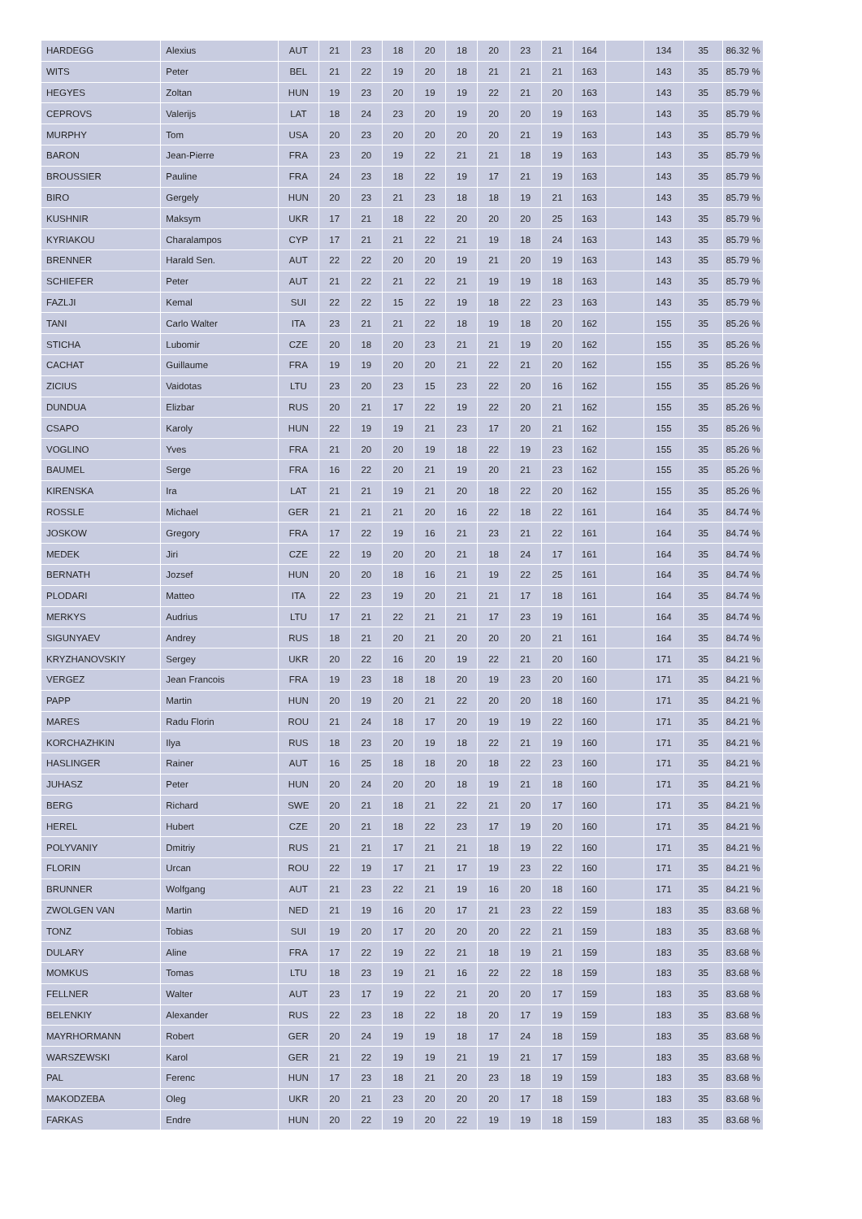| HARDEGG | Alexius | AUT | 21 | 23 | 18 | 20 | 18 | 20 | 23 | 21 | 164 | | 134 | 35 | 86.32 % |
| WITS | Peter | BEL | 21 | 22 | 19 | 20 | 18 | 21 | 21 | 21 | 163 | | 143 | 35 | 85.79 % |
| HEGYES | Zoltan | HUN | 19 | 23 | 20 | 19 | 19 | 22 | 21 | 20 | 163 | | 143 | 35 | 85.79 % |
| CEPROVS | Valerijs | LAT | 18 | 24 | 23 | 20 | 19 | 20 | 20 | 19 | 163 | | 143 | 35 | 85.79 % |
| MURPHY | Tom | USA | 20 | 23 | 20 | 20 | 20 | 20 | 21 | 19 | 163 | | 143 | 35 | 85.79 % |
| BARON | Jean-Pierre | FRA | 23 | 20 | 19 | 22 | 21 | 21 | 18 | 19 | 163 | | 143 | 35 | 85.79 % |
| BROUSSIER | Pauline | FRA | 24 | 23 | 18 | 22 | 19 | 17 | 21 | 19 | 163 | | 143 | 35 | 85.79 % |
| BIRO | Gergely | HUN | 20 | 23 | 21 | 23 | 18 | 18 | 19 | 21 | 163 | | 143 | 35 | 85.79 % |
| KUSHNIR | Maksym | UKR | 17 | 21 | 18 | 22 | 20 | 20 | 20 | 25 | 163 | | 143 | 35 | 85.79 % |
| KYRIAKOU | Charalampos | CYP | 17 | 21 | 21 | 22 | 21 | 19 | 18 | 24 | 163 | | 143 | 35 | 85.79 % |
| BRENNER | Harald Sen. | AUT | 22 | 22 | 20 | 20 | 19 | 21 | 20 | 19 | 163 | | 143 | 35 | 85.79 % |
| SCHIEFER | Peter | AUT | 21 | 22 | 21 | 22 | 21 | 19 | 19 | 18 | 163 | | 143 | 35 | 85.79 % |
| FAZLJI | Kemal | SUI | 22 | 22 | 15 | 22 | 19 | 18 | 22 | 23 | 163 | | 143 | 35 | 85.79 % |
| TANI | Carlo Walter | ITA | 23 | 21 | 21 | 22 | 18 | 19 | 18 | 20 | 162 | | 155 | 35 | 85.26 % |
| STICHA | Lubomir | CZE | 20 | 18 | 20 | 23 | 21 | 21 | 19 | 20 | 162 | | 155 | 35 | 85.26 % |
| CACHAT | Guillaume | FRA | 19 | 19 | 20 | 20 | 21 | 22 | 21 | 20 | 162 | | 155 | 35 | 85.26 % |
| ZICIUS | Vaidotas | LTU | 23 | 20 | 23 | 15 | 23 | 22 | 20 | 16 | 162 | | 155 | 35 | 85.26 % |
| DUNDUA | Elizbar | RUS | 20 | 21 | 17 | 22 | 19 | 22 | 20 | 21 | 162 | | 155 | 35 | 85.26 % |
| CSAPO | Karoly | HUN | 22 | 19 | 19 | 21 | 23 | 17 | 20 | 21 | 162 | | 155 | 35 | 85.26 % |
| VOGLINO | Yves | FRA | 21 | 20 | 20 | 19 | 18 | 22 | 19 | 23 | 162 | | 155 | 35 | 85.26 % |
| BAUMEL | Serge | FRA | 16 | 22 | 20 | 21 | 19 | 20 | 21 | 23 | 162 | | 155 | 35 | 85.26 % |
| KIRENSKA | Ira | LAT | 21 | 21 | 19 | 21 | 20 | 18 | 22 | 20 | 162 | | 155 | 35 | 85.26 % |
| ROSSLE | Michael | GER | 21 | 21 | 21 | 20 | 16 | 22 | 18 | 22 | 161 | | 164 | 35 | 84.74 % |
| JOSKOW | Gregory | FRA | 17 | 22 | 19 | 16 | 21 | 23 | 21 | 22 | 161 | | 164 | 35 | 84.74 % |
| MEDEK | Jiri | CZE | 22 | 19 | 20 | 20 | 21 | 18 | 24 | 17 | 161 | | 164 | 35 | 84.74 % |
| BERNATH | Jozsef | HUN | 20 | 20 | 18 | 16 | 21 | 19 | 22 | 25 | 161 | | 164 | 35 | 84.74 % |
| PLODARI | Matteo | ITA | 22 | 23 | 19 | 20 | 21 | 21 | 17 | 18 | 161 | | 164 | 35 | 84.74 % |
| MERKYS | Audrius | LTU | 17 | 21 | 22 | 21 | 21 | 17 | 23 | 19 | 161 | | 164 | 35 | 84.74 % |
| SIGUNYAEV | Andrey | RUS | 18 | 21 | 20 | 21 | 20 | 20 | 20 | 21 | 161 | | 164 | 35 | 84.74 % |
| KRYZHANOVSKIY | Sergey | UKR | 20 | 22 | 16 | 20 | 19 | 22 | 21 | 20 | 160 | | 171 | 35 | 84.21 % |
| VERGEZ | Jean Francois | FRA | 19 | 23 | 18 | 18 | 20 | 19 | 23 | 20 | 160 | | 171 | 35 | 84.21 % |
| PAPP | Martin | HUN | 20 | 19 | 20 | 21 | 22 | 20 | 20 | 18 | 160 | | 171 | 35 | 84.21 % |
| MARES | Radu Florin | ROU | 21 | 24 | 18 | 17 | 20 | 19 | 19 | 22 | 160 | | 171 | 35 | 84.21 % |
| KORCHAZHKIN | Ilya | RUS | 18 | 23 | 20 | 19 | 18 | 22 | 21 | 19 | 160 | | 171 | 35 | 84.21 % |
| HASLINGER | Rainer | AUT | 16 | 25 | 18 | 18 | 20 | 18 | 22 | 23 | 160 | | 171 | 35 | 84.21 % |
| JUHASZ | Peter | HUN | 20 | 24 | 20 | 20 | 18 | 19 | 21 | 18 | 160 | | 171 | 35 | 84.21 % |
| BERG | Richard | SWE | 20 | 21 | 18 | 21 | 22 | 21 | 20 | 17 | 160 | | 171 | 35 | 84.21 % |
| HEREL | Hubert | CZE | 20 | 21 | 18 | 22 | 23 | 17 | 19 | 20 | 160 | | 171 | 35 | 84.21 % |
| POLYVANIY | Dmitriy | RUS | 21 | 21 | 17 | 21 | 21 | 18 | 19 | 22 | 160 | | 171 | 35 | 84.21 % |
| FLORIN | Urcan | ROU | 22 | 19 | 17 | 21 | 17 | 19 | 23 | 22 | 160 | | 171 | 35 | 84.21 % |
| BRUNNER | Wolfgang | AUT | 21 | 23 | 22 | 21 | 19 | 16 | 20 | 18 | 160 | | 171 | 35 | 84.21 % |
| ZWOLGEN VAN | Martin | NED | 21 | 19 | 16 | 20 | 17 | 21 | 23 | 22 | 159 | | 183 | 35 | 83.68 % |
| TONZ | Tobias | SUI | 19 | 20 | 17 | 20 | 20 | 20 | 22 | 21 | 159 | | 183 | 35 | 83.68 % |
| DULARY | Aline | FRA | 17 | 22 | 19 | 22 | 21 | 18 | 19 | 21 | 159 | | 183 | 35 | 83.68 % |
| MOMKUS | Tomas | LTU | 18 | 23 | 19 | 21 | 16 | 22 | 22 | 18 | 159 | | 183 | 35 | 83.68 % |
| FELLNER | Walter | AUT | 23 | 17 | 19 | 22 | 21 | 20 | 20 | 17 | 159 | | 183 | 35 | 83.68 % |
| BELENKIY | Alexander | RUS | 22 | 23 | 18 | 22 | 18 | 20 | 17 | 19 | 159 | | 183 | 35 | 83.68 % |
| MAYRHORMANN | Robert | GER | 20 | 24 | 19 | 19 | 18 | 17 | 24 | 18 | 159 | | 183 | 35 | 83.68 % |
| WARSZEWSKI | Karol | GER | 21 | 22 | 19 | 19 | 21 | 19 | 21 | 17 | 159 | | 183 | 35 | 83.68 % |
| PAL | Ferenc | HUN | 17 | 23 | 18 | 21 | 20 | 23 | 18 | 19 | 159 | | 183 | 35 | 83.68 % |
| MAKODZEBA | Oleg | UKR | 20 | 21 | 23 | 20 | 20 | 20 | 17 | 18 | 159 | | 183 | 35 | 83.68 % |
| FARKAS | Endre | HUN | 20 | 22 | 19 | 20 | 22 | 19 | 19 | 18 | 159 | | 183 | 35 | 83.68 % |